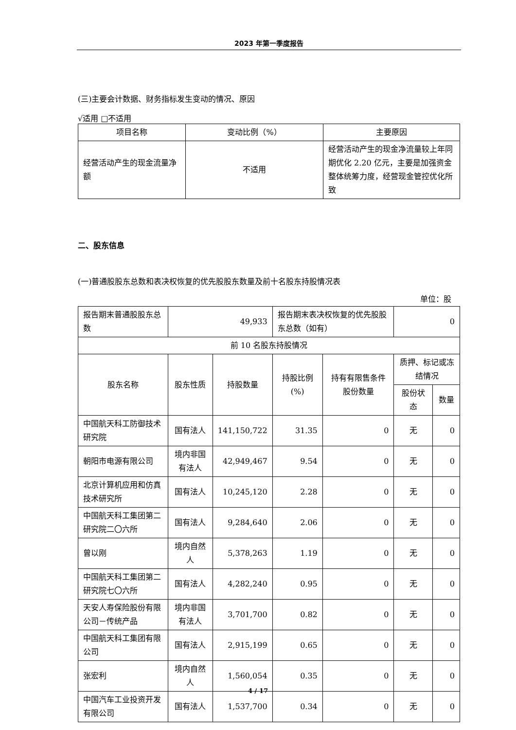2023 年第一季度报告
(三)主要会计数据、财务指标发生变动的情况、原因
√适用 □不适用
| 项目名称 | 变动比例（%） | 主要原因 |
| 经营活动产生的现金流量净额 | 不适用 | 经营活动产生的现金净流量较上年同期优化 2.20 亿元，主要是加强资金整体统筹力度，经营现金管控优化所致 |
二、股东信息
(一)普通股股东总数和表决权恢复的优先股股东数量及前十名股东持股情况表
单位：股
| 报告期末普通股股东总数 | 49,933 | | 报告期末表决权恢复的优先股股东总数（如有） | | 0 | |
| 前 10 名股东持股情况 | | | | | | |
| 股东名称 | 股东性质 | 持股数量 | 持股比例(%) | 持有有限售条件股份数量 | 质押、标记或冻结情况 | |
| | | | | | 股份状态 | 数量 |
| 中国航天科工防御技术研究院 | 国有法人 | 141,150,722 | 31.35 | 0 | 无 | 0 |
| 朝阳市电源有限公司 | 境内非国有法人 | 42,949,467 | 9.54 | 0 | 无 | 0 |
| 北京计算机应用和仿真技术研究所 | 国有法人 | 10,245,120 | 2.28 | 0 | 无 | 0 |
| 中国航天科工集团第二研究院二〇六所 | 国有法人 | 9,284,640 | 2.06 | 0 | 无 | 0 |
| 曾以刚 | 境内自然人 | 5,378,263 | 1.19 | 0 | 无 | 0 |
| 中国航天科工集团第二研究院七〇六所 | 国有法人 | 4,282,240 | 0.95 | 0 | 无 | 0 |
| 天安人寿保险股份有限公司－传统产品 | 境内非国有法人 | 3,701,700 | 0.82 | 0 | 无 | 0 |
| 中国航天科工集团有限公司 | 国有法人 | 2,915,199 | 0.65 | 0 | 无 | 0 |
| 张宏利 | 境内自然人 | 1,560,054 | 0.35 | 0 | 无 | 0 |
| 中国汽车工业投资开发有限公司 | 国有法人 | 1,537,700 | 0.34 | 0 | 无 | 0 |
4 / 17